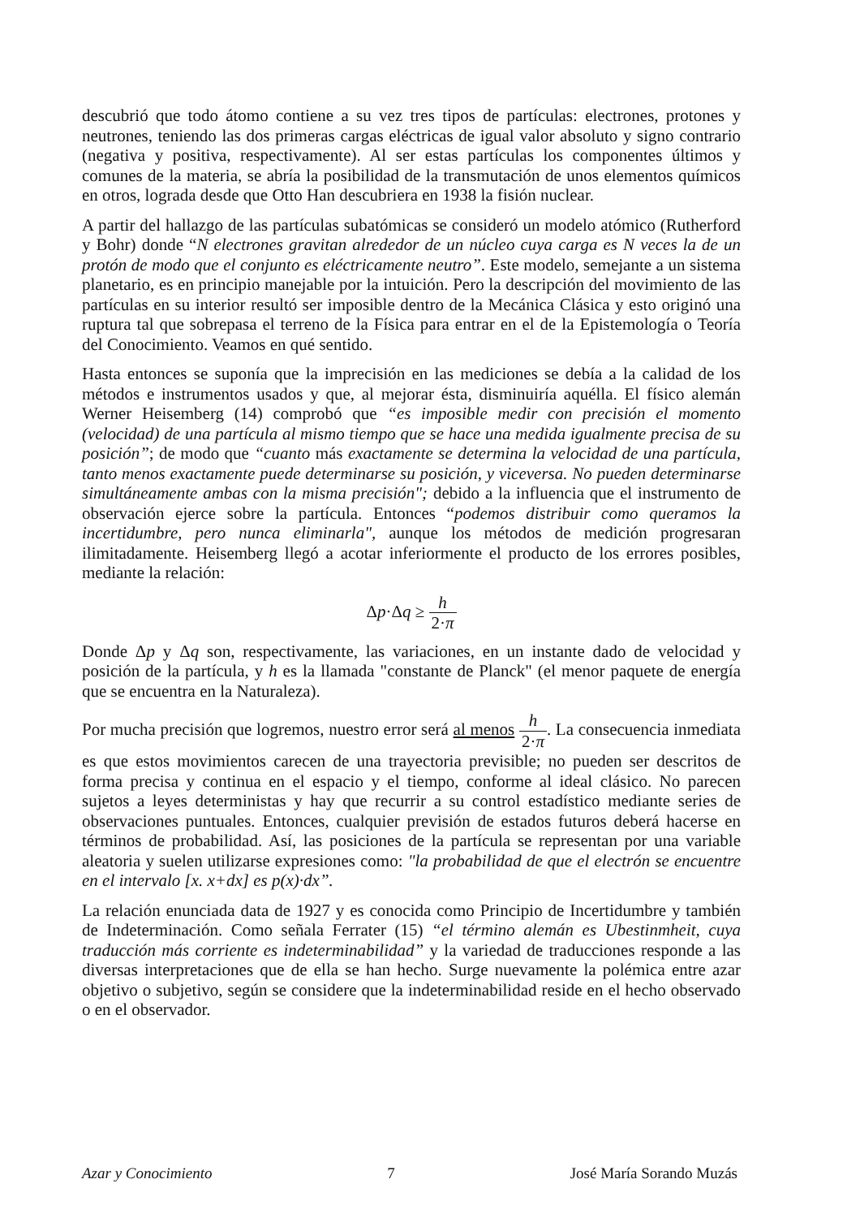descubrió que todo átomo contiene a su vez tres tipos de partículas: electrones, protones y neutrones, teniendo las dos primeras cargas eléctricas de igual valor absoluto y signo contrario (negativa y positiva, respectivamente). Al ser estas partículas los componentes últimos y comunes de la materia, se abría la posibilidad de la transmutación de unos elementos químicos en otros, lograda desde que Otto Han descubriera en 1938 la fisión nuclear.
A partir del hallazgo de las partículas subatómicas se consideró un modelo atómico (Rutherford y Bohr) donde “N electrones gravitan alrededor de un núcleo cuya carga es N veces la de un protón de modo que el conjunto es eléctricamente neutro”. Este modelo, semejante a un sistema planetario, es en principio manejable por la intuición. Pero la descripción del movimiento de las partículas en su interior resultó ser imposible dentro de la Mecánica Clásica y esto originó una ruptura tal que sobrepasa el terreno de la Física para entrar en el de la Epistemología o Teoría del Conocimiento. Veamos en qué sentido.
Hasta entonces se suponía que la imprecisión en las mediciones se debía a la calidad de los métodos e instrumentos usados y que, al mejorar ésta, disminuiría aquélla. El físico alemán Werner Heisemberg (14) comprobó que “es imposible medir con precisión el momento (velocidad) de una partícula al mismo tiempo que se hace una medida igualmente precisa de su posición”; de modo que “cuanto más exactamente se determina la velocidad de una partícula, tanto menos exactamente puede determinarse su posición, y viceversa. No pueden determinarse simultáneamente ambas con la misma precisión"; debido a la influencia que el instrumento de observación ejerce sobre la partícula. Entonces “podemos distribuir como queramos la incertidumbre, pero nunca eliminarla", aunque los métodos de medición progresaran ilimitadamente. Heisemberg llegó a acotar inferiormente el producto de los errores posibles, mediante la relación:
Δp·Δq ≥ h 2·π
Donde Δp y Δq son, respectivamente, las variaciones, en un instante dado de velocidad y posición de la partícula, y h es la llamada "constante de Planck" (el menor paquete de energía que se encuentra en la Naturaleza).
Por mucha precisión que logremos, nuestro error será al menos h 2·π. La consecuencia inmediata es que estos movimientos carecen de una trayectoria previsible; no pueden ser descritos de forma precisa y continua en el espacio y el tiempo, conforme al ideal clásico. No parecen sujetos a leyes deterministas y hay que recurrir a su control estadístico mediante series de observaciones puntuales. Entonces, cualquier previsión de estados futuros deberá hacerse en términos de probabilidad. Así, las posiciones de la partícula se representan por una variable aleatoria y suelen utilizarse expresiones como: "la probabilidad de que el electrón se encuentre en el intervalo [x. x+dx] es p(x)·dx”.
La relación enunciada data de 1927 y es conocida como Principio de Incertidumbre y también de Indeterminación. Como señala Ferrater (15) “el término alemán es Ubestinmheit, cuya traducción más corriente es indeterminabilidad” y la variedad de traducciones responde a las diversas interpretaciones que de ella se han hecho. Surge nuevamente la polémica entre azar objetivo o subjetivo, según se considere que la indeterminabilidad reside en el hecho observado o en el observador.
Azar y Conocimiento 7 José María Sorando Muzás